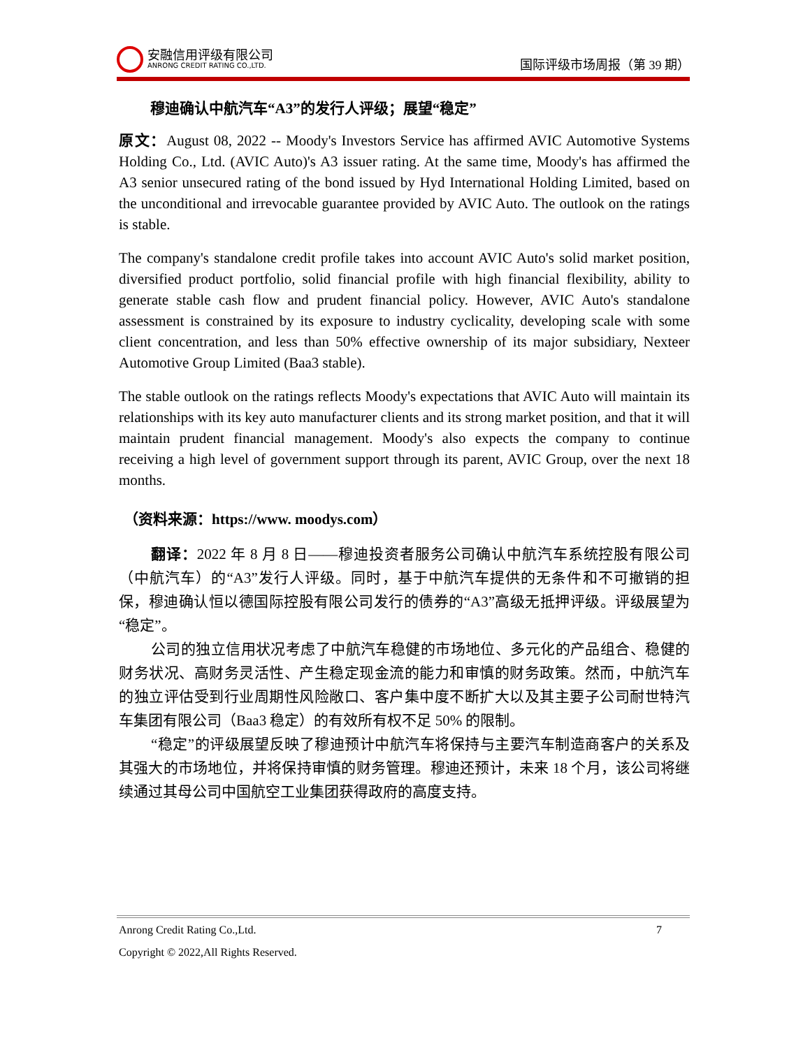安融信用评级有限公司
ANRONG CREDIT RATING CO.,LTD.
国际评级市场周报（第 39 期）
穆迪确认中航汽车“A3”的发行人评级；展望“稳定”
原文：August 08, 2022 -- Moody's Investors Service has affirmed AVIC Automotive Systems Holding Co., Ltd. (AVIC Auto)'s A3 issuer rating. At the same time, Moody's has affirmed the A3 senior unsecured rating of the bond issued by Hyd International Holding Limited, based on the unconditional and irrevocable guarantee provided by AVIC Auto. The outlook on the ratings is stable.
The company's standalone credit profile takes into account AVIC Auto's solid market position, diversified product portfolio, solid financial profile with high financial flexibility, ability to generate stable cash flow and prudent financial policy. However, AVIC Auto's standalone assessment is constrained by its exposure to industry cyclicality, developing scale with some client concentration, and less than 50% effective ownership of its major subsidiary, Nexteer Automotive Group Limited (Baa3 stable).
The stable outlook on the ratings reflects Moody's expectations that AVIC Auto will maintain its relationships with its key auto manufacturer clients and its strong market position, and that it will maintain prudent financial management. Moody's also expects the company to continue receiving a high level of government support through its parent, AVIC Group, over the next 18 months.
（资料来源：https://www. moodys.com）
翻译：2022 年 8 月 8 日——穆迪投资者服务公司确认中航汽车系统控股有限公司（中航汽车）的“A3”发行人评级。同时，基于中航汽车提供的无条件和不可撤销的担保，穆迪确认恒以德国际控股有限公司发行的债券的“A3”高级无抵押评级。评级展望为“稳定”。
公司的独立信用状况考虑了中航汽车稳健的市场地位、多元化的产品组合、稳健的财务状况、高财务灵活性、产生稳定现金流的能力和审慎的财务政策。然而，中航汽车的独立评估受到行业周期性风险敞口、客户集中度不断扩大以及其主要子公司耐世特汽车集团有限公司（Baa3 稳定）的有效所有权不足 50% 的限制。
“稳定”的评级展望反映了穆迪预计中航汽车将保持与主要汽车制造商客户的关系及其强大的市场地位，并将保持审慎的财务管理。穆迪还预计，未来 18 个月，该公司将继续通过其母公司中国航空工业集团获得政府的高度支持。
Anrong Credit Rating Co.,Ltd. 7
Copyright © 2022,All Rights Reserved.